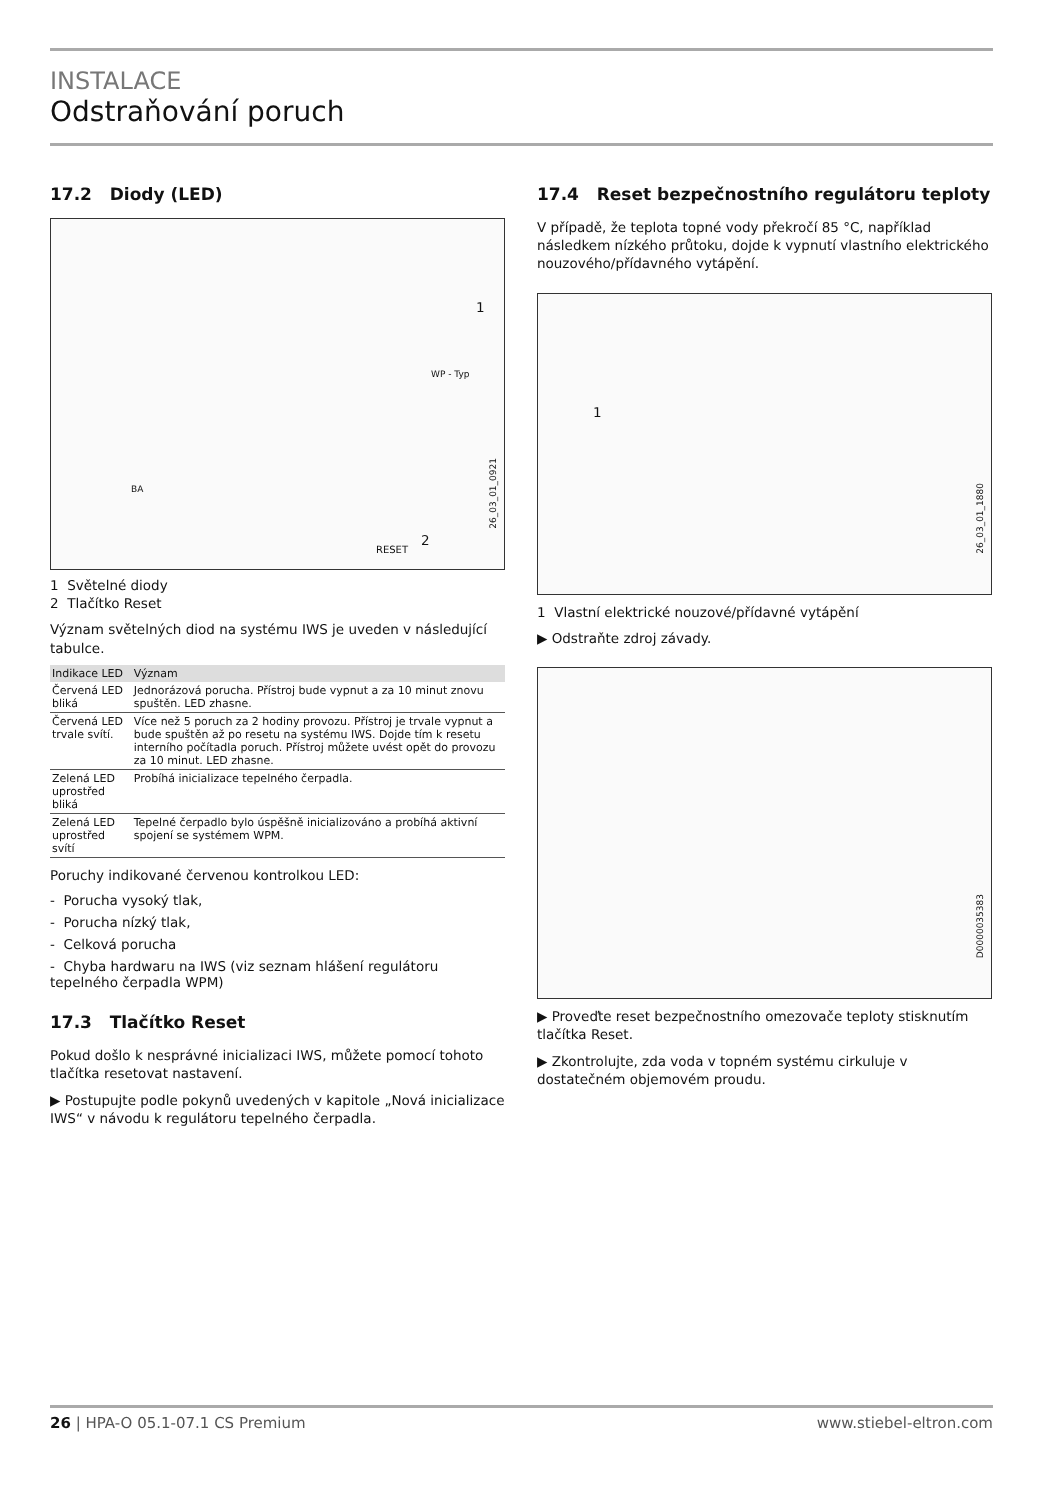INSTALACE
Odstraňování poruch
17.2 Diody (LED)
1
2
WP - Typ
BA
RESET
26_03_01_0921
1 Světelné diody
2 Tlačítko Reset
Význam světelných diod na systému IWS je uveden v následující tabulce.
| Indikace LED | Význam |
| --- | --- |
| Červená LED bliká | Jednorázová porucha. Přístroj bude vypnut a za 10 minut znovu spuštěn. LED zhasne. |
| Červená LED trvale svítí. | Více než 5 poruch za 2 hodiny provozu. Přístroj je trvale vypnut a bude spuštěn až po resetu na systému IWS. Dojde tím k resetu interního počítadla poruch. Přístroj můžete uvést opět do provozu za 10 minut. LED zhasne. |
| Zelená LED uprostřed bliká | Probíhá inicializace tepelného čerpadla. |
| Zelená LED uprostřed svítí | Tepelné čerpadlo bylo úspěšně inicializováno a probíhá aktivní spojení se systémem WPM. |
Poruchy indikované červenou kontrolkou LED:
- Porucha vysoký tlak,
- Porucha nízký tlak,
- Celková porucha
- Chyba hardwaru na IWS (viz seznam hlášení regulátoru tepelného čerpadla WPM)
17.3 Tlačítko Reset
Pokud došlo k nesprávné inicializaci IWS, můžete pomocí tohoto tlačítka resetovat nastavení.
▶ Postupujte podle pokynů uvedených v kapitole „Nová inicializace IWS“ v návodu k regulátoru tepelného čerpadla.
17.4 Reset bezpečnostního regulátoru teploty
V případě, že teplota topné vody překročí 85 °C, například následkem nízkého průtoku, dojde k vypnutí vlastního elektrického nouzového/přídavného vytápění.
1
26_03_01_1880
1 Vlastní elektrické nouzové/přídavné vytápění
▶ Odstraňte zdroj závady.
D0000035383
▶ Proveďte reset bezpečnostního omezovače teploty stisknutím tlačítka Reset.
▶ Zkontrolujte, zda voda v topném systému cirkuluje v dostatečném objemovém proudu.
26 | HPA-O 05.1-07.1 CS Premium www.stiebel-eltron.com